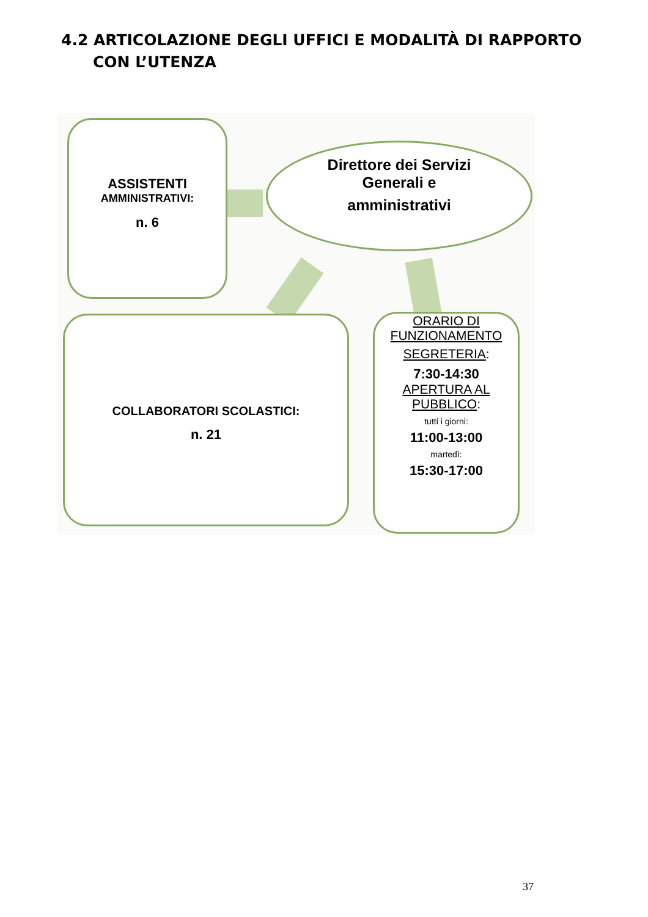4.2 ARTICOLAZIONE DEGLI UFFICI E MODALITÀ DI RAPPORTO
CON L’UTENZA
ASSISTENTI
AMMINISTRATIVI:
n. 6
Direttore dei Servizi
Generali e
amministrativi
COLLABORATORI SCOLASTICI:
n. 21
ORARIO DI
FUNZIONAMENTO
SEGRETERIA:
7:30-14:30
APERTURA AL
PUBBLICO:
tutti i giorni:
11:00-13:00
martedì:
15:30-17:00
37